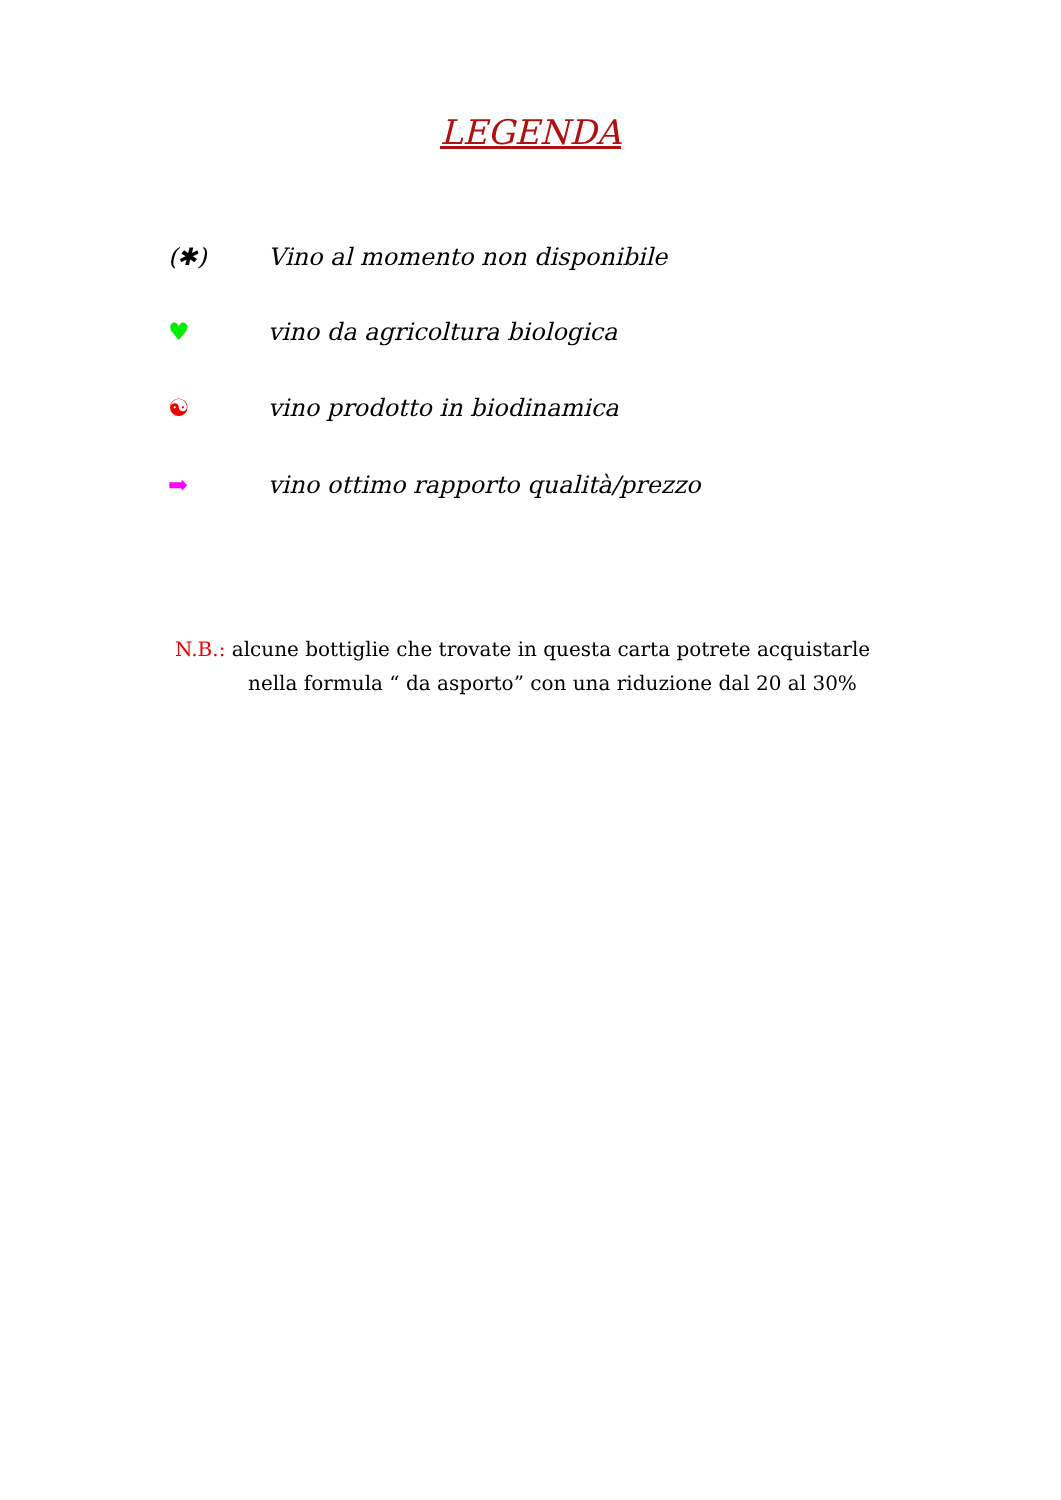LEGENDA
(✱) Vino al momento non disponibile
♥ vino da agricoltura biologica
☯ vino prodotto in biodinamica
➡ vino ottimo rapporto qualità/prezzo
N.B.: alcune bottiglie che trovate in questa carta potrete acquistarle
nella formula “ da asporto” con una riduzione dal 20 al 30%